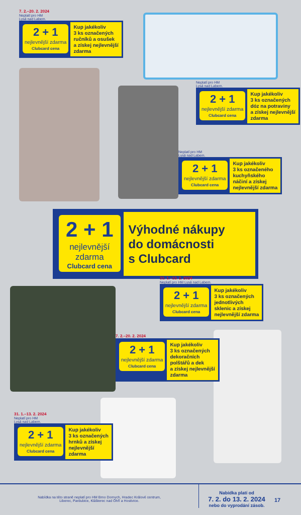7. 2.–20. 2. 2024
Neplatí pro HM
Lysá nad Labem.
2 + 1
nejlevnější zdarma
Clubcard cena
Kup jakékoliv
3 ks označených
ručníků a osušek
a získej nejlevnější
zdarma
Neplatí pro HM
Lysá nad Labem.
2 + 1
nejlevnější zdarma
Clubcard cena
Kup jakékoliv
3 ks označených
dóz na potraviny
a získej nejlevnější
zdarma
Neplatí pro HM
Lysá nad Labem.
2 + 1
nejlevnější zdarma
Clubcard cena
Kup jakékoliv
3 ks označeného
kuchyňského
náčiní a získej
nejlevnější zdarma
2 + 1
nejlevnější
zdarma
Clubcard cena
Výhodné nákupy
do domácnosti
s Clubcard
31. 1.–13. 2. 2024
Neplatí pro HM Lysá nad Labem.
2 + 1
nejlevnější zdarma
Clubcard cena
Kup jakékoliv
3 ks označených
jednotlivých
sklenic a získej
nejlevnější zdarma
7. 2.–20. 2. 2024
2 + 1
nejlevnější zdarma
Clubcard cena
Kup jakékoliv
3 ks označených
dekoračních
polštářů a dek
a získej nejlevnější
zdarma
31. 1.–13. 2. 2024
Neplatí pro HM
Lysá nad Labem.
2 + 1
nejlevnější zdarma
Clubcard cena
Kup jakékoliv
3 ks označených
hrnků a získej
nejlevnější
zdarma
Nabídka na této straně neplatí pro HM Brno Dornych, Hradec Králové centrum,
Liberec, Pardubice, Klášterec nad Ohří a Hostivice.
Nabídka platí od
7. 2. do 13. 2. 2024
nebo do vyprodání zásob.
17